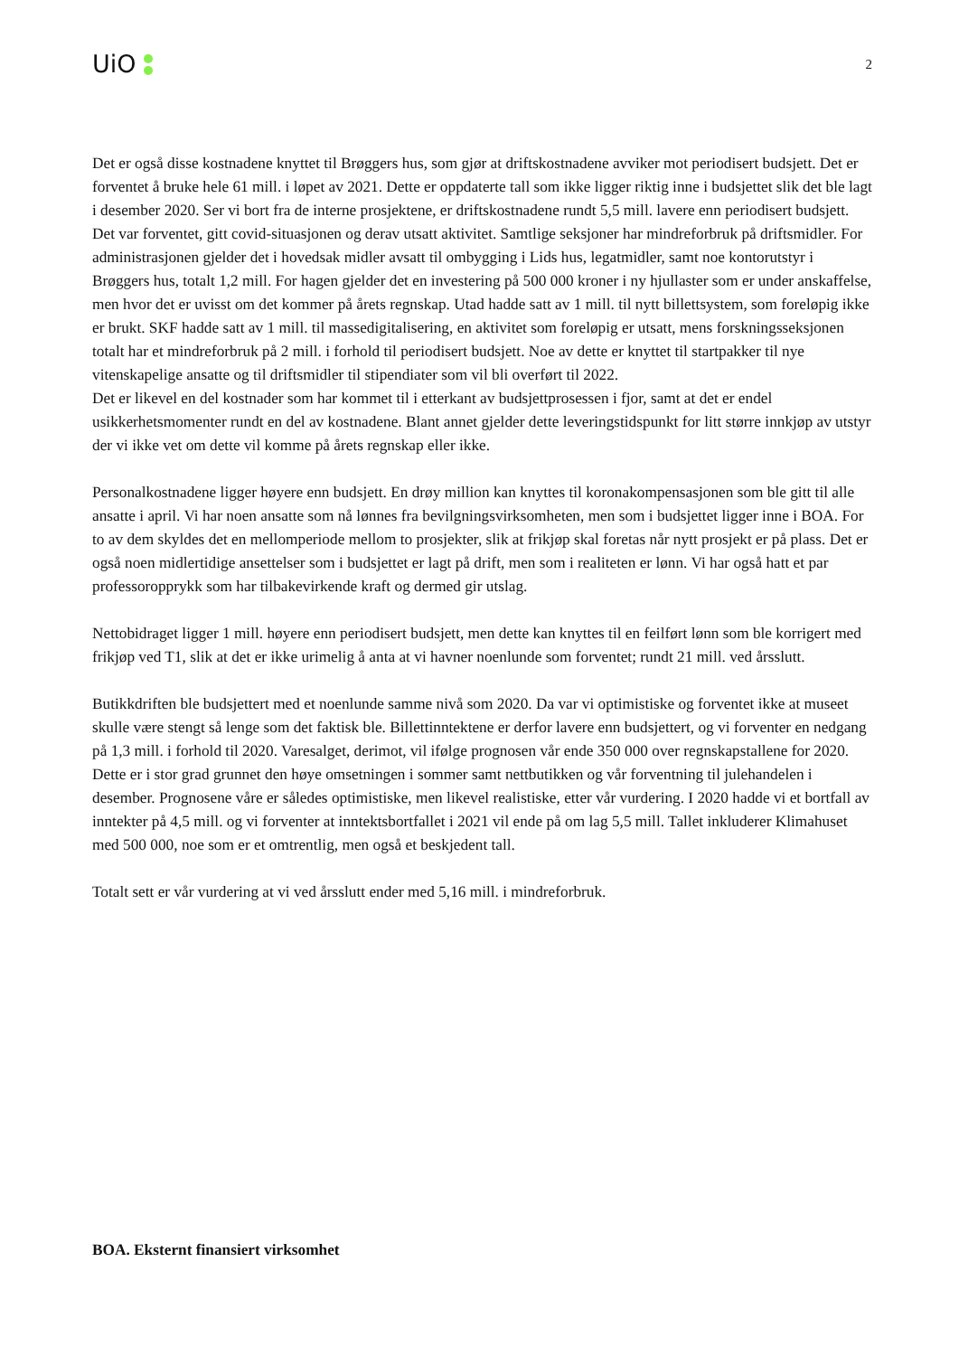UiO
2
Det er også disse kostnadene knyttet til Brøggers hus, som gjør at driftskostnadene avviker mot periodisert budsjett. Det er forventet å bruke hele 61 mill. i løpet av 2021. Dette er oppdaterte tall som ikke ligger riktig inne i budsjettet slik det ble lagt i desember 2020. Ser vi bort fra de interne prosjektene, er driftskostnadene rundt 5,5 mill. lavere enn periodisert budsjett. Det var forventet, gitt covid-situasjonen og derav utsatt aktivitet. Samtlige seksjoner har mindreforbruk på driftsmidler. For administrasjonen gjelder det i hovedsak midler avsatt til ombygging i Lids hus, legatmidler, samt noe kontorutstyr i Brøggers hus, totalt 1,2 mill. For hagen gjelder det en investering på 500 000 kroner i ny hjullaster som er under anskaffelse, men hvor det er uvisst om det kommer på årets regnskap. Utad hadde satt av 1 mill. til nytt billettsystem, som foreløpig ikke er brukt. SKF hadde satt av 1 mill. til massedigitalisering, en aktivitet som foreløpig er utsatt, mens forskningsseksjonen totalt har et mindreforbruk på 2 mill. i forhold til periodisert budsjett. Noe av dette er knyttet til startpakker til nye vitenskapelige ansatte og til driftsmidler til stipendiater som vil bli overført til 2022.
Det er likevel en del kostnader som har kommet til i etterkant av budsjettprosessen i fjor, samt at det er endel usikkerhetsmomenter rundt en del av kostnadene. Blant annet gjelder dette leveringstidspunkt for litt større innkjøp av utstyr der vi ikke vet om dette vil komme på årets regnskap eller ikke.
Personalkostnadene ligger høyere enn budsjett. En drøy million kan knyttes til koronakompensasjonen som ble gitt til alle ansatte i april. Vi har noen ansatte som nå lønnes fra bevilgningsvirksomheten, men som i budsjettet ligger inne i BOA. For to av dem skyldes det en mellomperiode mellom to prosjekter, slik at frikjøp skal foretas når nytt prosjekt er på plass. Det er også noen midlertidige ansettelser som i budsjettet er lagt på drift, men som i realiteten er lønn. Vi har også hatt et par professoropprykk som har tilbakevirkende kraft og dermed gir utslag.
Nettobidraget ligger 1 mill. høyere enn periodisert budsjett, men dette kan knyttes til en feilført lønn som ble korrigert med frikjøp ved T1, slik at det er ikke urimelig å anta at vi havner noenlunde som forventet; rundt 21 mill. ved årsslutt.
Butikkdriften ble budsjettert med et noenlunde samme nivå som 2020. Da var vi optimistiske og forventet ikke at museet skulle være stengt så lenge som det faktisk ble. Billettinntektene er derfor lavere enn budsjettert, og vi forventer en nedgang på 1,3 mill. i forhold til 2020. Varesalget, derimot, vil ifølge prognosen vår ende 350 000 over regnskapstallene for 2020. Dette er i stor grad grunnet den høye omsetningen i sommer samt nettbutikken og vår forventning til julehandelen i desember. Prognosene våre er således optimistiske, men likevel realistiske, etter vår vurdering. I 2020 hadde vi et bortfall av inntekter på 4,5 mill. og vi forventer at inntektsbortfallet i 2021 vil ende på om lag 5,5 mill. Tallet inkluderer Klimahuset med 500 000, noe som er et omtrentlig, men også et beskjedent tall.
Totalt sett er vår vurdering at vi ved årsslutt ender med 5,16 mill. i mindreforbruk.
BOA. Eksternt finansiert virksomhet